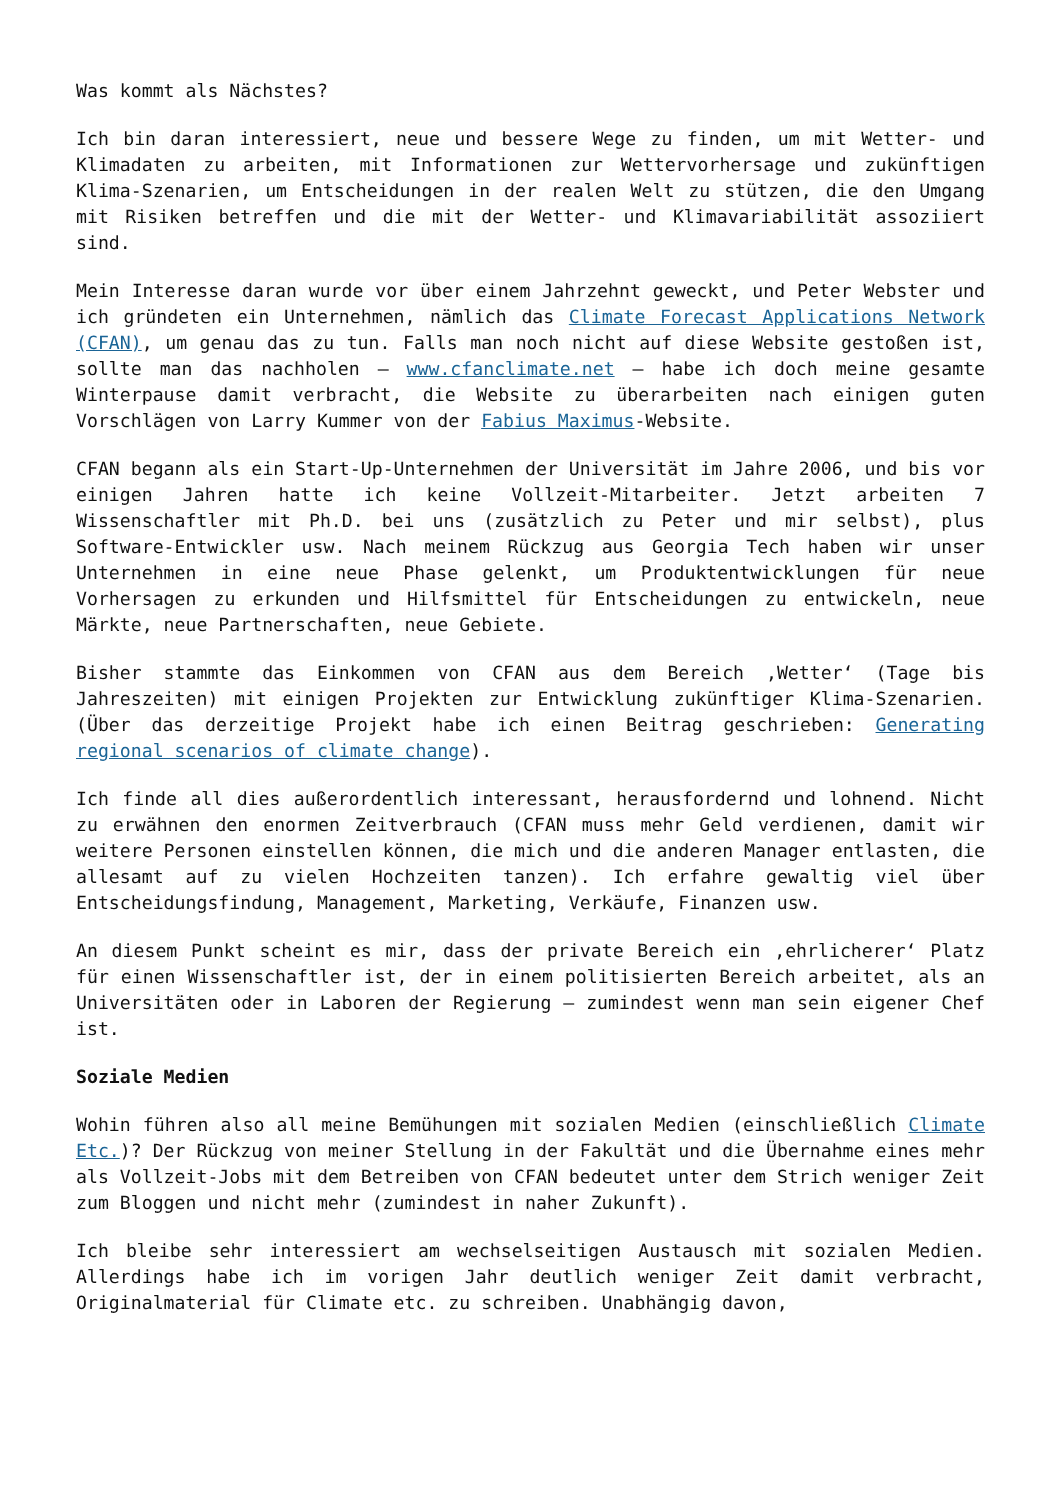Was kommt als Nächstes?
Ich bin daran interessiert, neue und bessere Wege zu finden, um mit Wetter- und Klimadaten zu arbeiten, mit Informationen zur Wettervorhersage und zukünftigen Klima-Szenarien, um Entscheidungen in der realen Welt zu stützen, die den Umgang mit Risiken betreffen und die mit der Wetter- und Klimavariabilität assoziiert sind.
Mein Interesse daran wurde vor über einem Jahrzehnt geweckt, und Peter Webster und ich gründeten ein Unternehmen, nämlich das Climate Forecast Applications Network (CFAN), um genau das zu tun. Falls man noch nicht auf diese Website gestoßen ist, sollte man das nachholen – www.cfanclimate.net – habe ich doch meine gesamte Winterpause damit verbracht, die Website zu überarbeiten nach einigen guten Vorschlägen von Larry Kummer von der Fabius Maximus-Website.
CFAN begann als ein Start-Up-Unternehmen der Universität im Jahre 2006, und bis vor einigen Jahren hatte ich keine Vollzeit-Mitarbeiter. Jetzt arbeiten 7 Wissenschaftler mit Ph.D. bei uns (zusätzlich zu Peter und mir selbst), plus Software-Entwickler usw. Nach meinem Rückzug aus Georgia Tech haben wir unser Unternehmen in eine neue Phase gelenkt, um Produktentwicklungen für neue Vorhersagen zu erkunden und Hilfsmittel für Entscheidungen zu entwickeln, neue Märkte, neue Partnerschaften, neue Gebiete.
Bisher stammte das Einkommen von CFAN aus dem Bereich ‚Wetter‘ (Tage bis Jahreszeiten) mit einigen Projekten zur Entwicklung zukünftiger Klima-Szenarien. (Über das derzeitige Projekt habe ich einen Beitrag geschrieben: Generating regional scenarios of climate change).
Ich finde all dies außerordentlich interessant, herausfordernd und lohnend. Nicht zu erwähnen den enormen Zeitverbrauch (CFAN muss mehr Geld verdienen, damit wir weitere Personen einstellen können, die mich und die anderen Manager entlasten, die allesamt auf zu vielen Hochzeiten tanzen). Ich erfahre gewaltig viel über Entscheidungsfindung, Management, Marketing, Verkäufe, Finanzen usw.
An diesem Punkt scheint es mir, dass der private Bereich ein ‚ehrlicherer‘ Platz für einen Wissenschaftler ist, der in einem politisierten Bereich arbeitet, als an Universitäten oder in Laboren der Regierung – zumindest wenn man sein eigener Chef ist.
Soziale Medien
Wohin führen also all meine Bemühungen mit sozialen Medien (einschließlich Climate Etc.)? Der Rückzug von meiner Stellung in der Fakultät und die Übernahme eines mehr als Vollzeit-Jobs mit dem Betreiben von CFAN bedeutet unter dem Strich weniger Zeit zum Bloggen und nicht mehr (zumindest in naher Zukunft).
Ich bleibe sehr interessiert am wechselseitigen Austausch mit sozialen Medien. Allerdings habe ich im vorigen Jahr deutlich weniger Zeit damit verbracht, Originalmaterial für Climate etc. zu schreiben. Unabhängig davon,